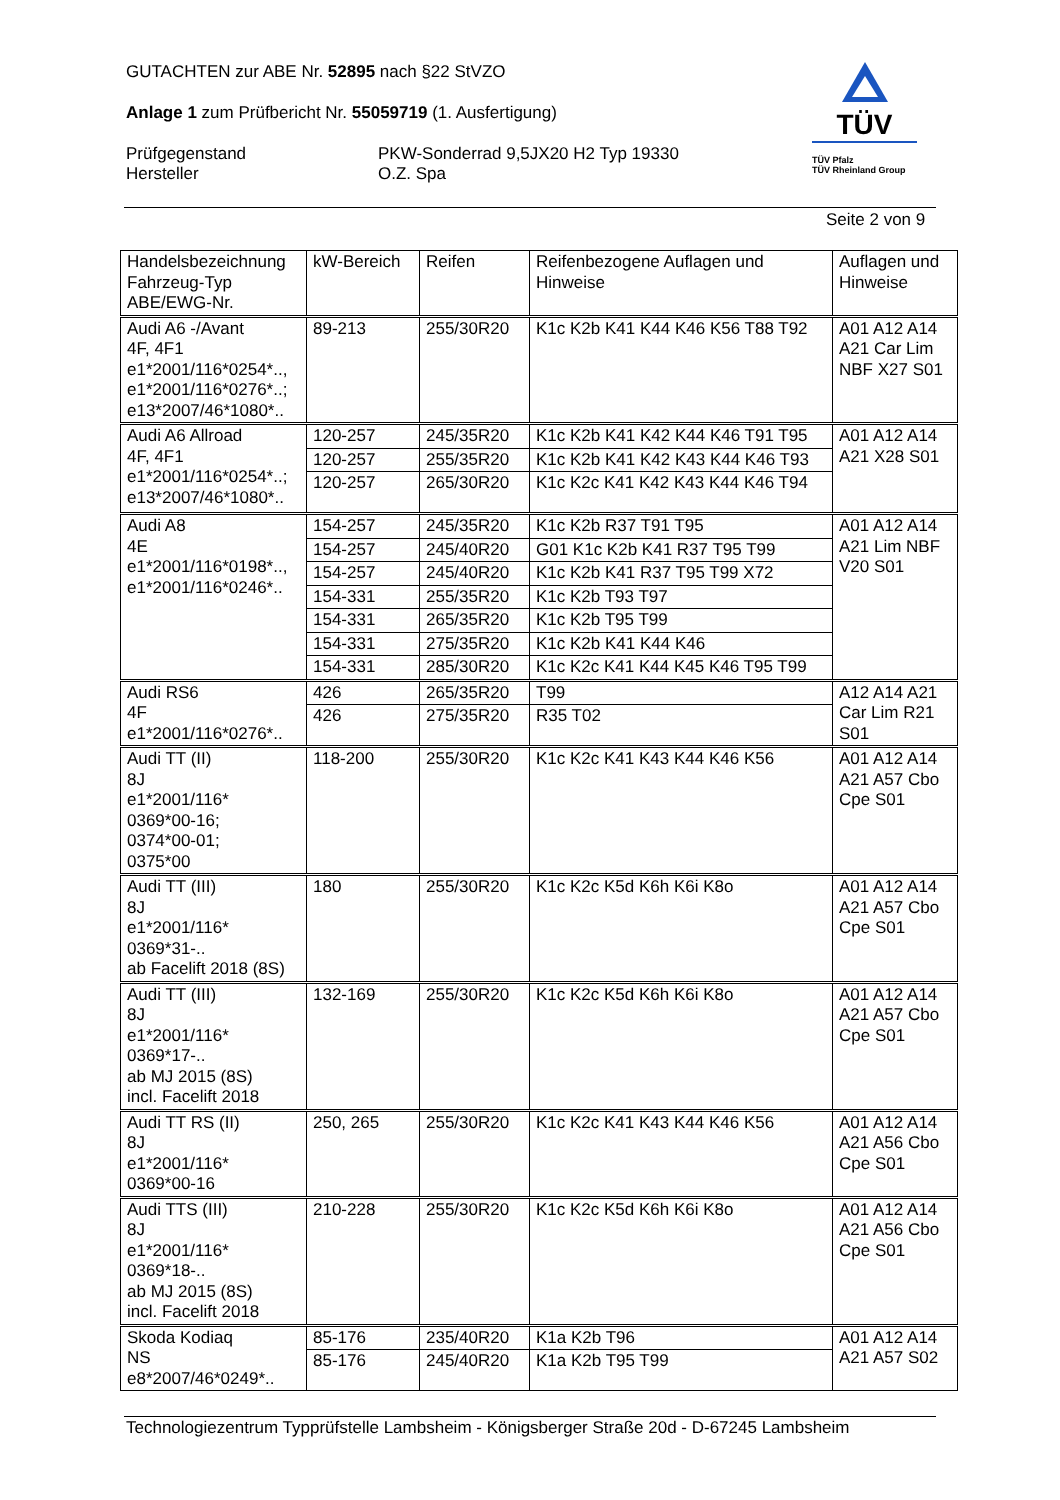GUTACHTEN zur ABE Nr. 52895 nach §22 StVZO
Anlage 1 zum Prüfbericht Nr. 55059719 (1. Ausfertigung)
Prüfgegenstand
Hersteller
PKW-Sonderrad 9,5JX20 H2 Typ 19330
O.Z. Spa
TÜV
TÜV Pfalz
TÜV Rheinland Group
Seite 2 von 9
| Handelsbezeichnung Fahrzeug-Typ ABE/EWG-Nr. | kW-Bereich | Reifen | Reifenbezogene Auflagen und Hinweise | Auflagen und Hinweise |
| Audi A6 -/Avant 4F, 4F1 e1*2001/116*0254*.., e1*2001/116*0276*..; e13*2007/46*1080*.. | 89-213 | 255/30R20 | K1c K2b K41 K44 K46 K56 T88 T92 | A01 A12 A14 A21 Car Lim NBF X27 S01 |
| Audi A6 Allroad 4F, 4F1 e1*2001/116*0254*..; e13*2007/46*1080*.. | 120-257 | 245/35R20 | K1c K2b K41 K42 K44 K46 T91 T95 | A01 A12 A14 A21 X28 S01 |
| | 120-257 | 255/35R20 | K1c K2b K41 K42 K43 K44 K46 T93 | |
| | 120-257 | 265/30R20 | K1c K2c K41 K42 K43 K44 K46 T94 | |
| Audi A8 4E e1*2001/116*0198*.., e1*2001/116*0246*.. | 154-257 | 245/35R20 | K1c K2b R37 T91 T95 | A01 A12 A14 A21 Lim NBF V20 S01 |
| | 154-257 | 245/40R20 | G01 K1c K2b K41 R37 T95 T99 | |
| | 154-257 | 245/40R20 | K1c K2b K41 R37 T95 T99 X72 | |
| | 154-331 | 255/35R20 | K1c K2b T93 T97 | |
| | 154-331 | 265/35R20 | K1c K2b T95 T99 | |
| | 154-331 | 275/35R20 | K1c K2b K41 K44 K46 | |
| | 154-331 | 285/30R20 | K1c K2c K41 K44 K45 K46 T95 T99 | |
| Audi RS6 4F e1*2001/116*0276*.. | 426 | 265/35R20 | T99 | A12 A14 A21 Car Lim R21 S01 |
| | 426 | 275/35R20 | R35 T02 | |
| Audi TT (II) 8J e1*2001/116* 0369*00-16; 0374*00-01; 0375*00 | 118-200 | 255/30R20 | K1c K2c K41 K43 K44 K46 K56 | A01 A12 A14 A21 A57 Cbo Cpe S01 |
| Audi TT (III) 8J e1*2001/116* 0369*31-.. ab Facelift 2018 (8S) | 180 | 255/30R20 | K1c K2c K5d K6h K6i K8o | A01 A12 A14 A21 A57 Cbo Cpe S01 |
| Audi TT (III) 8J e1*2001/116* 0369*17-.. ab MJ 2015 (8S) incl. Facelift 2018 | 132-169 | 255/30R20 | K1c K2c K5d K6h K6i K8o | A01 A12 A14 A21 A57 Cbo Cpe S01 |
| Audi TT RS (II) 8J e1*2001/116* 0369*00-16 | 250, 265 | 255/30R20 | K1c K2c K41 K43 K44 K46 K56 | A01 A12 A14 A21 A56 Cbo Cpe S01 |
| Audi TTS (III) 8J e1*2001/116* 0369*18-.. ab MJ 2015 (8S) incl. Facelift 2018 | 210-228 | 255/30R20 | K1c K2c K5d K6h K6i K8o | A01 A12 A14 A21 A56 Cbo Cpe S01 |
| Skoda Kodiaq NS e8*2007/46*0249*.. | 85-176 | 235/40R20 | K1a K2b T96 | A01 A12 A14 A21 A57 S02 |
| | 85-176 | 245/40R20 | K1a K2b T95 T99 | |
Technologiezentrum Typprüfstelle Lambsheim - Königsberger Straße 20d - D-67245 Lambsheim